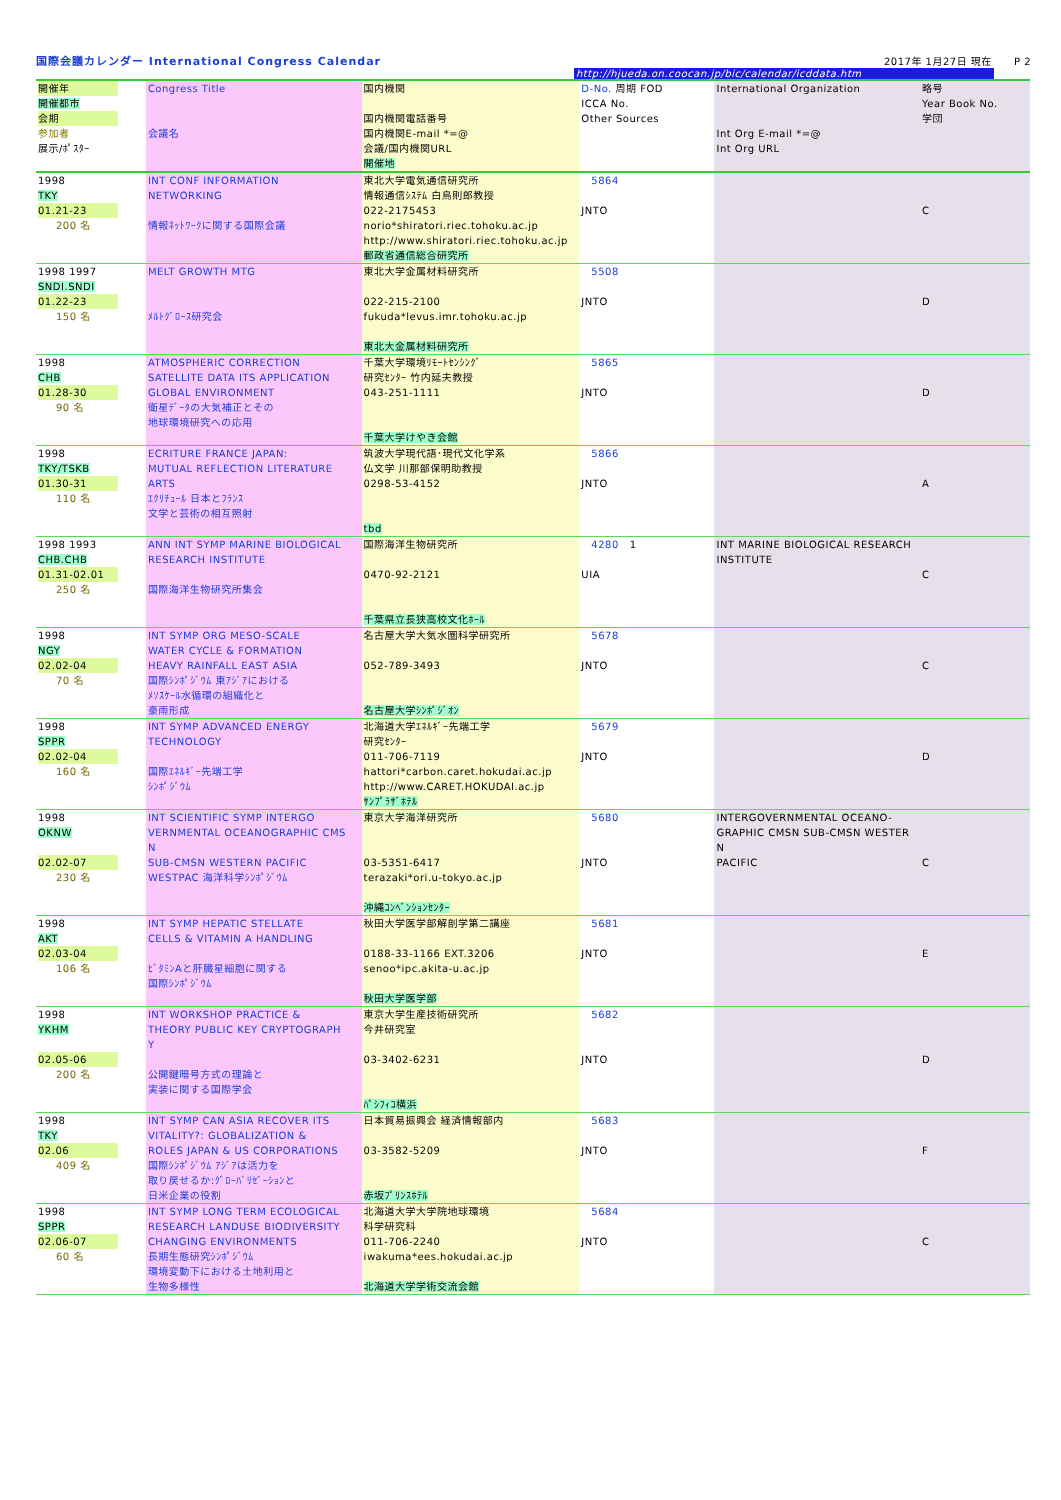国際会議カレンダー International Congress Calendar 2017年 1月27日 現在 P 2
http://hjueda.on.coocan.jp/bic/calendar/icddata.htm
| 開催年 開催都市 会期 参加者 展示/ﾎﾟｽﾀｰ | Congress Title 会議名 | 国内機関 国内機関電話番号 国内機関E-mail *=@ 会議/国内機関URL 開催地 | D-No. 周期 FOD ICCA No. Other Sources | International Organization Int Org E-mail *=@ Int Org URL | 略号 Year Book No. 学団 |
| --- | --- | --- | --- | --- | --- |
| 1998 TKY 01.21-23 200 名 | INT CONF INFORMATION NETWORKING 情報ﾈｯﾄﾜｰｸに関する国際会議 | 東北大学電気通信研究所 情報通信ｼｽﾃﾑ 白鳥則郎教授 022-2175453 norio*shiratori.riec.tohoku.ac.jp http://www.shiratori.riec.tohoku.ac.jp 郵政省通信総合研究所 | 5864 JNTO | | C |
| 1998 1997 SNDI.SNDI 01.22-23 150 名 | MELT GROWTH MTG ﾒﾙﾄｸﾞﾛｰｽ研究会 | 東北大学金属材料研究所 022-215-2100 fukuda*levus.imr.tohoku.ac.jp 東北大金属材料研究所 | 5508 JNTO | | D |
| 1998 CHB 01.28-30 90 名 | ATMOSPHERIC CORRECTION SATELLITE DATA ITS APPLICATION GLOBAL ENVIRONMENT 衛星ﾃﾞｰﾀの大気補正とその 地球環境研究への応用 | 千葉大学環境ﾘﾓｰﾄｾﾝｼﾝｸﾞ 研究ｾﾝﾀｰ 竹内延夫教授 043-251-1111 千葉大学けやき会館 | 5865 JNTO | | D |
| 1998 TKY/TSKB 01.30-31 110 名 | ECRITURE FRANCE JAPAN: MUTUAL REFLECTION LITERATURE ARTS ｴｸﾘﾁｭｰﾙ 日本とﾌﾗﾝｽ 文学と芸術の相互照射 | 筑波大学現代語･現代文化学系 仏文学 川那部保明助教授 0298-53-4152 tbd | 5866 JNTO | | A |
| 1998 1993 CHB.CHB 01.31-02.01 250 名 | ANN INT SYMP MARINE BIOLOGICAL RESEARCH INSTITUTE 国際海洋生物研究所集会 | 国際海洋生物研究所 0470-92-2121 千葉県立長狭高校文化ﾎｰﾙ | 4280 1 UIA | INT MARINE BIOLOGICAL RESEARCH INSTITUTE | C |
| 1998 NGY 02.02-04 70 名 | INT SYMP ORG MESO-SCALE WATER CYCLE & FORMATION HEAVY RAINFALL EAST ASIA 国際ｼﾝﾎﾟｼﾞｳﾑ 東ｱｼﾞｱにおける ﾒｿｽｹｰﾙ水循環の組織化と 豪雨形成 | 名古屋大学大気水圏科学研究所 052-789-3493 名古屋大学ｼﾝﾎﾟｼﾞｵﾝ | 5678 JNTO | | C |
| 1998 SPPR 02.02-04 160 名 | INT SYMP ADVANCED ENERGY TECHNOLOGY 国際ｴﾈﾙｷﾞｰ先端工学 ｼﾝﾎﾟｼﾞｳﾑ | 北海道大学ｴﾈﾙｷﾞｰ先端工学 研究ｾﾝﾀｰ 011-706-7119 hattori*carbon.caret.hokudai.ac.jp http://www.CARET.HOKUDAI.ac.jp ｻﾝﾌﾟﾗｻﾞﾎﾃﾙ | 5679 JNTO | | D |
| 1998 OKNW 02.02-07 230 名 | INT SCIENTIFIC SYMP INTERGO VERNMENTAL OCEANOGRAPHIC CMS N SUB-CMSN WESTERN PACIFIC WESTPAC 海洋科学ｼﾝﾎﾟｼﾞｳﾑ | 東京大学海洋研究所 03-5351-6417 terazaki*ori.u-tokyo.ac.jp 沖縄ｺﾝﾍﾞﾝｼｮﾝｾﾝﾀｰ | 5680 JNTO | INTERGOVERNMENTAL OCEANO- GRAPHIC CMSN SUB-CMSN WESTER N PACIFIC | C |
| 1998 AKT 02.03-04 106 名 | INT SYMP HEPATIC STELLATE CELLS & VITAMIN A HANDLING ﾋﾞﾀﾐﾝAと肝臓星細胞に関する 国際ｼﾝﾎﾟｼﾞｳﾑ | 秋田大学医学部解剖学第二講座 0188-33-1166 EXT.3206 senoo*ipc.akita-u.ac.jp 秋田大学医学部 | 5681 JNTO | | E |
| 1998 YKHM 02.05-06 200 名 | INT WORKSHOP PRACTICE & THEORY PUBLIC KEY CRYPTOGRAPH Y 公開鍵暗号方式の理論と 実装に関する国際学会 | 東京大学生産技術研究所 今井研究室 03-3402-6231 ﾊﾟｼﾌｨｺ横浜 | 5682 JNTO | | D |
| 1998 TKY 02.06 409 名 | INT SYMP CAN ASIA RECOVER ITS VITALITY?: GLOBALIZATION & ROLES JAPAN & US CORPORATIONS 国際ｼﾝﾎﾟｼﾞｳﾑ ｱｼﾞｱは活力を 取り戻せるか:ｸﾞﾛｰﾊﾞﾘｾﾞｰｼｮﾝと 日米企業の役割 | 日本貿易振興会 経済情報部内 03-3582-5209 赤坂ﾌﾟﾘﾝｽﾎﾃﾙ | 5683 JNTO | | F |
| 1998 SPPR 02.06-07 60 名 | INT SYMP LONG TERM ECOLOGICAL RESEARCH LANDUSE BIODIVERSITY CHANGING ENVIRONMENTS 長期生態研究ｼﾝﾎﾟｼﾞｳﾑ 環境変動下における土地利用と 生物多様性 | 北海道大学大学院地球環境 科学研究科 011-706-2240 iwakuma*ees.hokudai.ac.jp 北海道大学学術交流会館 | 5684 JNTO | | C |